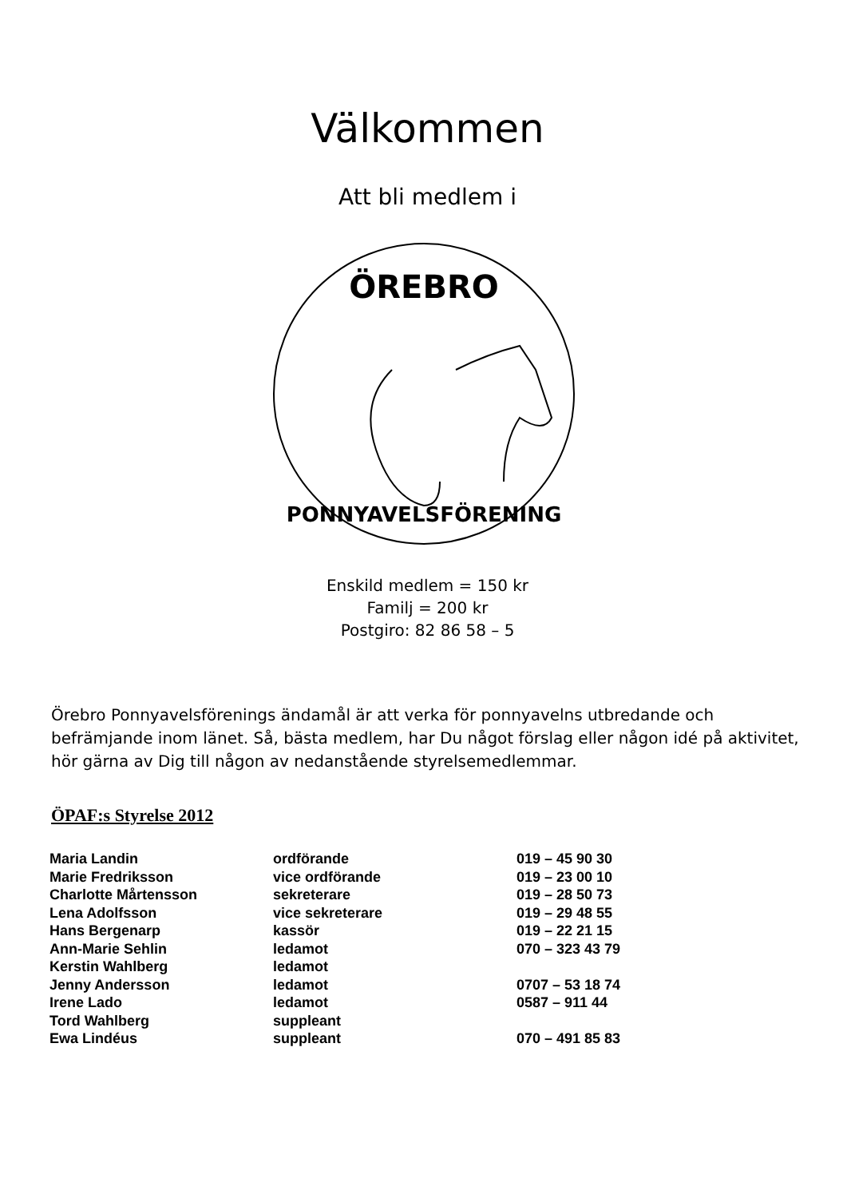Välkommen
Att bli medlem i
ÖREBRO
PONNYAVELSFÖRENING
Enskild medlem = 150 kr
Familj = 200 kr
Postgiro: 82 86 58 – 5
Örebro Ponnyavelsförenings ändamål är att verka för ponnyavelns utbredande och befrämjande inom länet. Så, bästa medlem, har Du något förslag eller någon idé på aktivitet, hör gärna av Dig till någon av nedanstående styrelsemedlemmar.
ÖPAF:s Styrelse 2012
| Maria Landin | ordförande | 019 – 45 90 30 |
| Marie Fredriksson | vice ordförande | 019 – 23 00 10 |
| Charlotte Mårtensson | sekreterare | 019 – 28 50 73 |
| Lena Adolfsson | vice sekreterare | 019 – 29 48 55 |
| Hans Bergenarp | kassör | 019 – 22 21 15 |
| Ann-Marie Sehlin | ledamot | 070 – 323 43 79 |
| Kerstin Wahlberg | ledamot | |
| Jenny Andersson | ledamot | 0707 – 53 18 74 |
| Irene Lado | ledamot | 0587 – 911 44 |
| Tord Wahlberg | suppleant | |
| Ewa Lindéus | suppleant | 070 – 491 85 83 |